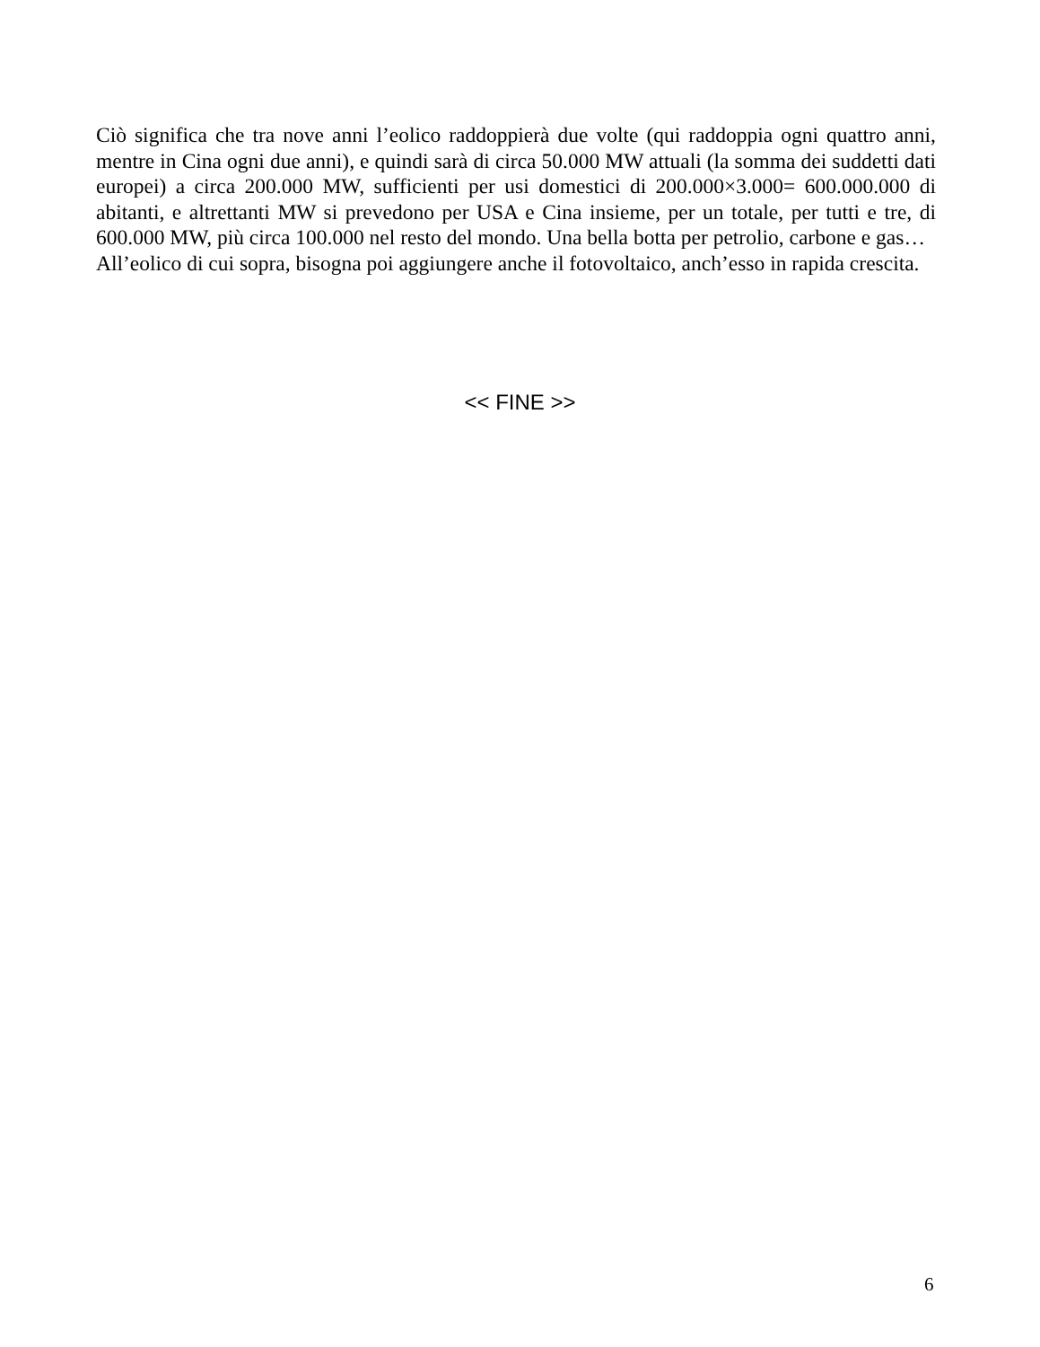Ciò significa che tra nove anni l’eolico raddoppierà due volte (qui raddoppia ogni quattro anni, mentre in Cina ogni due anni), e quindi sarà di circa 50.000 MW attuali (la somma dei suddetti dati europei) a circa 200.000 MW, sufficienti per usi domestici di 200.000×3.000= 600.000.000 di abitanti, e altrettanti MW si prevedono per USA e Cina insieme, per un totale, per tutti e tre, di 600.000 MW, più circa 100.000 nel resto del mondo. Una bella botta per petrolio, carbone e gas…
All’eolico di cui sopra, bisogna poi aggiungere anche il fotovoltaico, anch’esso in rapida crescita.
<< FINE >>
6